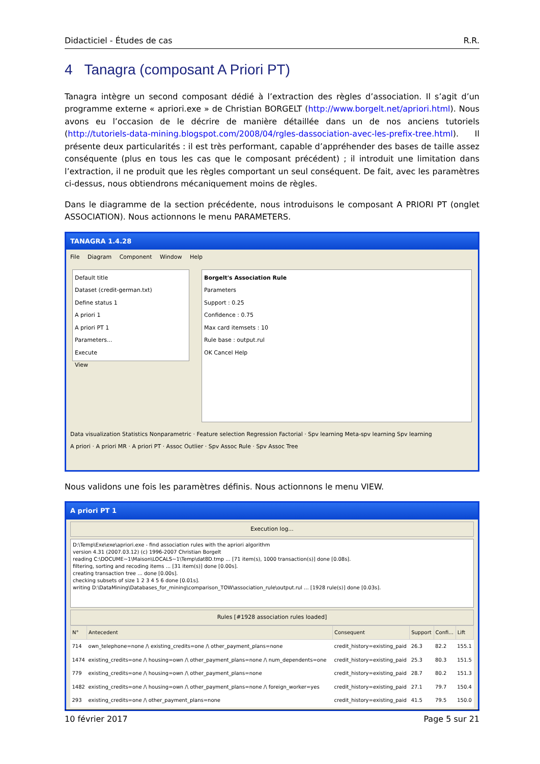Didacticiel - Études de cas R.R.
4 Tanagra (composant A Priori PT)
Tanagra intègre un second composant dédié à l’extraction des règles d’association. Il s’agit d’un programme externe « apriori.exe » de Christian BORGELT (http://www.borgelt.net/apriori.html). Nous avons eu l’occasion de le décrire de manière détaillée dans un de nos anciens tutoriels (http://tutoriels-data-mining.blogspot.com/2008/04/rgles-dassociation-avec-les-prefix-tree.html). Il présente deux particularités : il est très performant, capable d’appréhender des bases de taille assez conséquente (plus en tous les cas que le composant précédent) ; il introduit une limitation dans l’extraction, il ne produit que les règles comportant un seul conséquent. De fait, avec les paramètres ci-dessus, nous obtiendrons mécaniquement moins de règles.
Dans le diagramme de la section précédente, nous introduisons le composant A PRIORI PT (onglet ASSOCIATION). Nous actionnons le menu PARAMETERS.
TANAGRA 1.4.28
File Diagram Component Window Help
Default title
Dataset (credit-german.txt)
Define status 1
A priori 1
A priori PT 1
Parameters...
Execute
View
Borgelt's Association Rule
Parameters
Support : 0.25
Confidence : 0.75
Max card itemsets : 10
Rule base : output.rul
OK Cancel Help
Data visualization Statistics Nonparametric · Feature selection Regression Factorial · Spv learning Meta-spv learning Spv learning
A priori · A priori MR · A priori PT · Assoc Outlier · Spv Assoc Rule · Spv Assoc Tree
Nous validons une fois les paramètres définis. Nous actionnons le menu VIEW.
A priori PT 1
Execution log...
D:\Temp\Exe\exe\apriori.exe - find association rules with the apriori algorithm
version 4.31 (2007.03.12) (c) 1996-2007 Christian Borgelt
reading C:\DOCUME~1\Maison\LOCALS~1\Temp\dat8D.tmp ... [71 item(s), 1000 transaction(s)] done [0.08s].
filtering, sorting and recoding items ... [31 item(s)] done [0.00s].
creating transaction tree ... done [0.00s].
checking subsets of size 1 2 3 4 5 6 done [0.01s].
writing D:\DataMining\Databases_for_mining\comparison_TOW\association_rule\output.rul ... [1928 rule(s)] done [0.03s].
Rules [#1928 association rules loaded]
| N° | Antecedent | Consequent | Support | Confi... | Lift |
| --- | --- | --- | --- | --- | --- |
| 714 | own_telephone=none /\ existing_credits=one /\ other_payment_plans=none | credit_history=existing_paid | 26.3 | 82.2 | 155.1 |
| 1474 | existing_credits=one /\ housing=own /\ other_payment_plans=none /\ num_dependents=one | credit_history=existing_paid | 25.3 | 80.3 | 151.5 |
| 779 | existing_credits=one /\ housing=own /\ other_payment_plans=none | credit_history=existing_paid | 28.7 | 80.2 | 151.3 |
| 1482 | existing_credits=one /\ housing=own /\ other_payment_plans=none /\ foreign_worker=yes | credit_history=existing_paid | 27.1 | 79.7 | 150.4 |
| 293 | existing_credits=one /\ other_payment_plans=none | credit_history=existing_paid | 41.5 | 79.5 | 150.0 |
10 février 2017 Page 5 sur 21